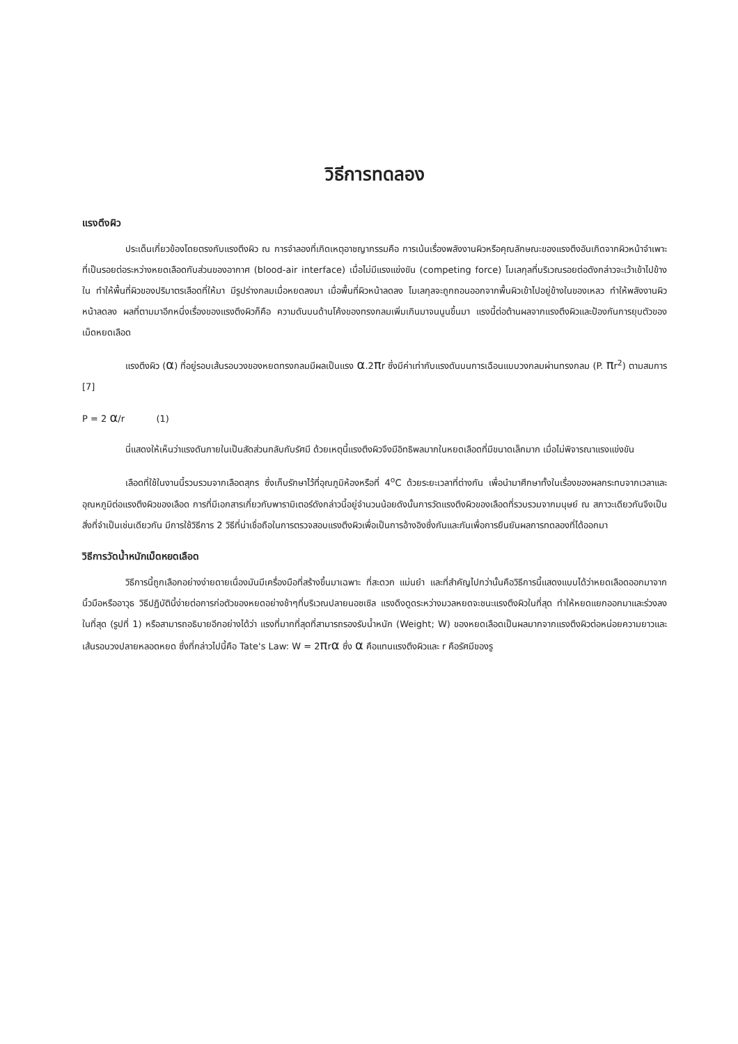วิธีการทดลอง
แรงตึงผิว
ประเด็นเกี่ยวข้องโดยตรงกับแรงตึงผิว ณ การจำลองที่เกิดเหตุอาชญากรรมคือ การเน้นเรื่องพลังงานผิวหรือคุณลักษณะของแรงตึงอันเกิดจากผิวหน้าจำเพาะที่เป็นรอยต่อระหว่างหยดเลือดกับส่วนของอากาศ (blood-air interface) เมื่อไม่มีแรงแข่งขัน (competing force) โมเลกุลที่บริเวณรอยต่อดังกล่าวจะเว้าเข้าไปข้างใน ทำให้พื้นที่ผิวของปริมาตรเลือดที่ให้มา มีรูปร่างกลมเมื่อหยดลงมา เมื่อพื้นที่ผิวหน้าลดลง โมเลกุลจะถูกถอนออกจากพื้นผิวเข้าไปอยู่ข้างในของเหลว ทำให้พลังงานผิวหน้าลดลง ผลที่ตามมาอีกหนึ่งเรื่องของแรงตึงผิวก็คือ ความดันบนด้านโค้งของทรงกลมเพิ่มเกินมาจนนูนขึ้นมา แรงนี้ต่อต้านผลจากแรงตึงผิวและป้องกันการยุบตัวของเม็ดหยดเลือด
แรงตึงผิว (α) ที่อยู่รอบเส้นรอบวงของหยดทรงกลมมีผลเป็นแรง α.2πr ซึ่งมีค่าเท่ากับแรงดันบนการเฉือนแบบวงกลมผ่านทรงกลม (P. πr<sup>2</sup>) ตามสมการ [7]
P = 2 α/r (1)
นี่แสดงให้เห็นว่าแรงดันภายในเป็นสัดส่วนกลับกับรัศมี ด้วยเหตุนี้แรงตึงผิวจึงมีอิทธิพลมากในหยดเลือดที่มีขนาดเล็กมาก เมื่อไม่พิจารณาแรงแข่งขัน
เลือดที่ใช้ในงานนี้รวบรวมจากเลือดสุกร ซึ่งเก็บรักษาไว้ที่อุณภูมิห้องหรือที่ 4<sup>o</sup>C ด้วยระยะเวลาที่ต่างกัน เพื่อนำมาศึกษาทั้งในเรื่องของผลกระทบจากเวลาและอุณหภูมิต่อแรงตึงผิวของเลือด การที่มีเอกสารเกี่ยวกับพารามิเตอร์ดังกล่าวนี้อยู่จำนวนน้อยดังนั้นการวัดแรงตึงผิวของเลือดที่รวบรวมจากมนุษย์ ณ สภาวะเดียวกันจึงเป็นสิ่งที่จำเป็นเช่นเดียวกัน มีการใช้วิธีการ 2 วิธีที่น่าเชื่อถือในการตรวจสอบแรงตึงผิวเพื่อเป็นการอ้างอิงซึ่งกันและกันเพื่อการยืนยันผลการทดลองที่ได้ออกมา
วิธีการวัดน้ำหนักเม็ดหยดเลือด
วิธีการนี้ถูกเลือกอย่างง่ายดายเนื่องมันมีเครื่องมือที่สร้างขึ้นมาเฉพาะ ที่สะดวก แม่นยำ และที่สำคัญไปกว่านั้นคือวิธีการนี้แสดงแบบได้ว่าหยดเลือดออกมาจากนิ้วมือหรืออาวุธ วิธีปฏิบัตินี้ง่ายต่อการก่อตัวของหยดอย่างช้าๆที่บริเวณปลายนอซเซิล แรงดึงดูดระหว่างมวลหยดจะชนะแรงตึงผิวในที่สุด ทำให้หยดแยกออกมาและร่วงลงในที่สุด (รูปที่ 1) หรือสามารถอธิบายอีกอย่างได้ว่า แรงที่มากที่สุดที่สามารถรองรับน้ำหนัก (Weight; W) ของหยดเลือดเป็นผลมากจากแรงตึงผิวต่อหน่อยความยาวและเส้นรอบวงปลายหลอดหยด ซึ่งที่กล่าวไปนี้คือ Tate's Law: W = 2πrα ซึ่ง α คือแทนแรงตึงผิวและ r คือรัศมีของรู